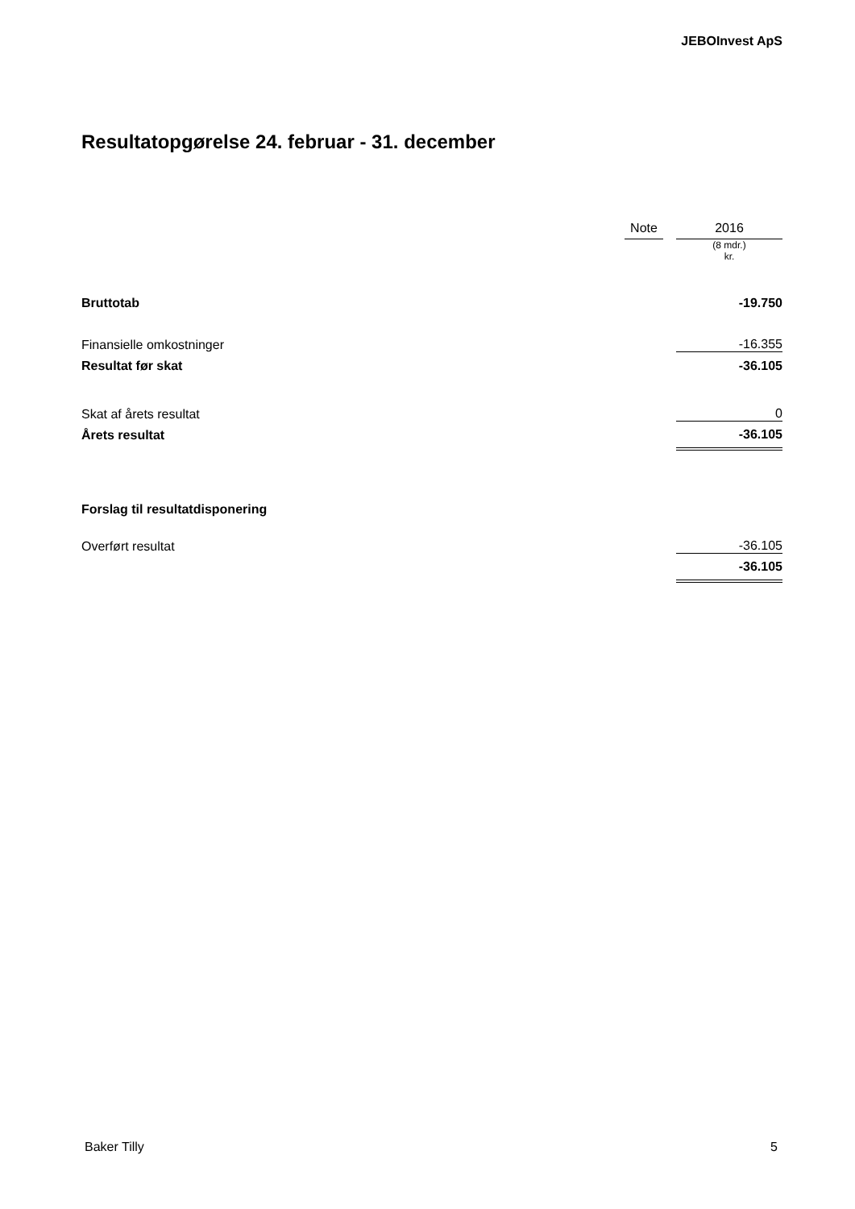JEBOInvest ApS
Resultatopgørelse 24. februar - 31. december
| | Note | | 2016 |
| --- | --- | --- | --- |
| | | | (8 mdr.) kr. |
| Bruttotab | | | -19.750 |
| Finansielle omkostninger | | | -16.355 |
| Resultat før skat | | | -36.105 |
| Skat af årets resultat | | | 0 |
| Årets resultat | | | -36.105 |
| Forslag til resultatdisponering | | | |
| Overført resultat | | | -36.105 |
| | | | -36.105 |
Baker Tilly 5